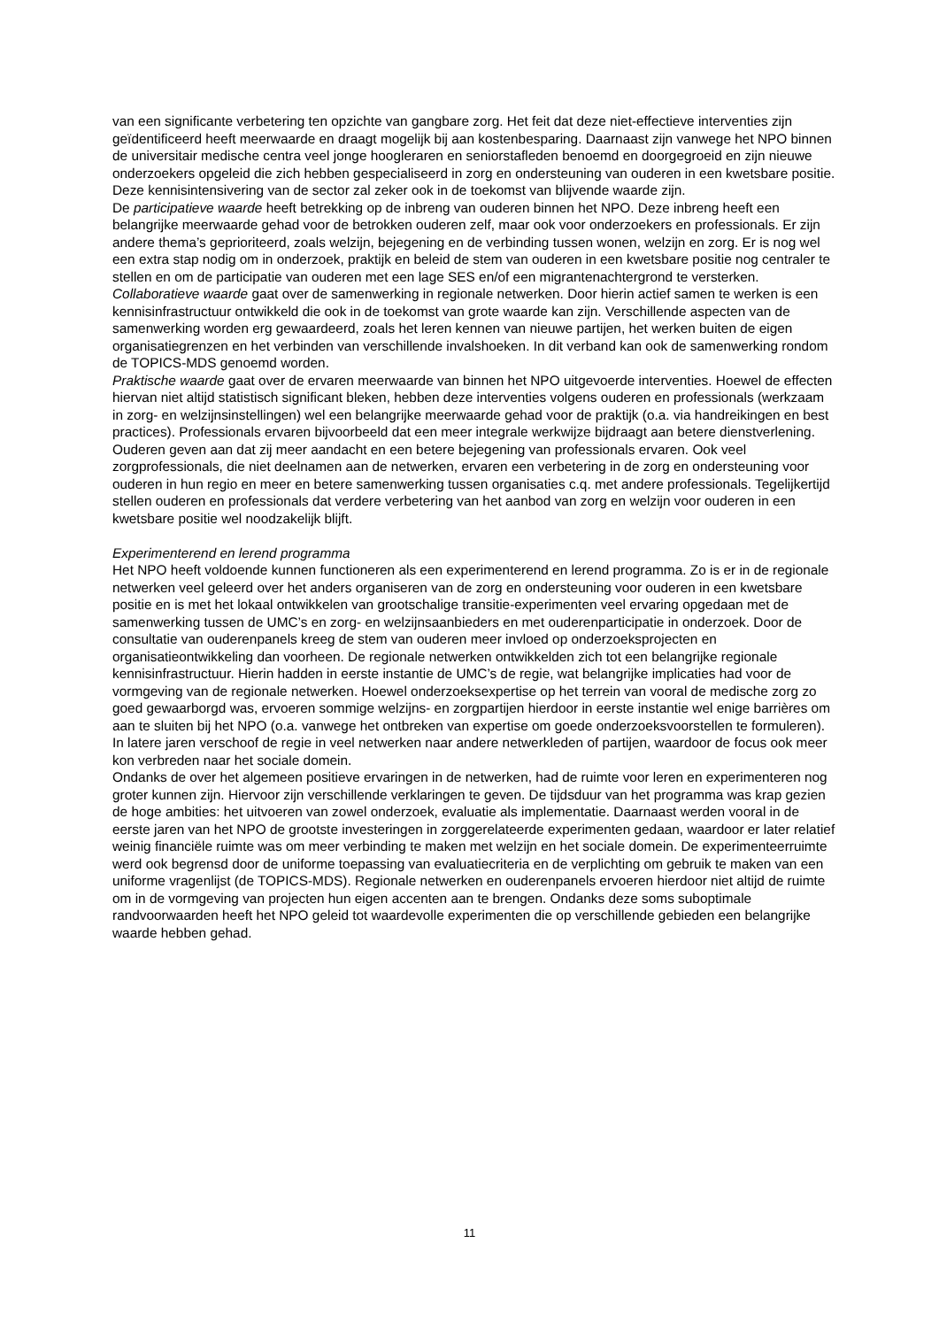van een significante verbetering ten opzichte van gangbare zorg. Het feit dat deze niet-effectieve interventies zijn geïdentificeerd heeft meerwaarde en draagt mogelijk bij aan kostenbesparing. Daarnaast zijn vanwege het NPO binnen de universitair medische centra veel jonge hoogleraren en seniorstafleden benoemd en doorgegroeid en zijn nieuwe onderzoekers opgeleid die zich hebben gespecialiseerd in zorg en ondersteuning van ouderen in een kwetsbare positie. Deze kennisintensivering van de sector zal zeker ook in de toekomst van blijvende waarde zijn.
De participatieve waarde heeft betrekking op de inbreng van ouderen binnen het NPO. Deze inbreng heeft een belangrijke meerwaarde gehad voor de betrokken ouderen zelf, maar ook voor onderzoekers en professionals. Er zijn andere thema’s geprioriteerd, zoals welzijn, bejegening en de verbinding tussen wonen, welzijn en zorg. Er is nog wel een extra stap nodig om in onderzoek, praktijk en beleid de stem van ouderen in een kwetsbare positie nog centraler te stellen en om de participatie van ouderen met een lage SES en/of een migrantenachtergrond te versterken.
Collaboratieve waarde gaat over de samenwerking in regionale netwerken. Door hierin actief samen te werken is een kennisinfrastructuur ontwikkeld die ook in de toekomst van grote waarde kan zijn. Verschillende aspecten van de samenwerking worden erg gewaardeerd, zoals het leren kennen van nieuwe partijen, het werken buiten de eigen organisatiegrenzen en het verbinden van verschillende invalshoeken. In dit verband kan ook de samenwerking rondom de TOPICS-MDS genoemd worden.
Praktische waarde gaat over de ervaren meerwaarde van binnen het NPO uitgevoerde interventies. Hoewel de effecten hiervan niet altijd statistisch significant bleken, hebben deze interventies volgens ouderen en professionals (werkzaam in zorg- en welzijnsinstellingen) wel een belangrijke meerwaarde gehad voor de praktijk (o.a. via handreikingen en best practices). Professionals ervaren bijvoorbeeld dat een meer integrale werkwijze bijdraagt aan betere dienstverlening. Ouderen geven aan dat zij meer aandacht en een betere bejegening van professionals ervaren. Ook veel zorgprofessionals, die niet deelnamen aan de netwerken, ervaren een verbetering in de zorg en ondersteuning voor ouderen in hun regio en meer en betere samenwerking tussen organisaties c.q. met andere professionals. Tegelijkertijd stellen ouderen en professionals dat verdere verbetering van het aanbod van zorg en welzijn voor ouderen in een kwetsbare positie wel noodzakelijk blijft.
Experimenterend en lerend programma
Het NPO heeft voldoende kunnen functioneren als een experimenterend en lerend programma. Zo is er in de regionale netwerken veel geleerd over het anders organiseren van de zorg en ondersteuning voor ouderen in een kwetsbare positie en is met het lokaal ontwikkelen van grootschalige transitie-experimenten veel ervaring opgedaan met de samenwerking tussen de UMC’s en zorg- en welzijnsaanbieders en met ouderenparticipatie in onderzoek. Door de consultatie van ouderenpanels kreeg de stem van ouderen meer invloed op onderzoeksprojecten en organisatieontwikkeling dan voorheen. De regionale netwerken ontwikkelden zich tot een belangrijke regionale kennisinfrastructuur. Hierin hadden in eerste instantie de UMC’s de regie, wat belangrijke implicaties had voor de vormgeving van de regionale netwerken. Hoewel onderzoeksexpertise op het terrein van vooral de medische zorg zo goed gewaarborgd was, ervoeren sommige welzijns- en zorgpartijen hierdoor in eerste instantie wel enige barrières om aan te sluiten bij het NPO (o.a. vanwege het ontbreken van expertise om goede onderzoeksvoorstellen te formuleren). In latere jaren verschoof de regie in veel netwerken naar andere netwerkleden of partijen, waardoor de focus ook meer kon verbreden naar het sociale domein.
Ondanks de over het algemeen positieve ervaringen in de netwerken, had de ruimte voor leren en experimenteren nog groter kunnen zijn. Hiervoor zijn verschillende verklaringen te geven. De tijdsduur van het programma was krap gezien de hoge ambities: het uitvoeren van zowel onderzoek, evaluatie als implementatie. Daarnaast werden vooral in de eerste jaren van het NPO de grootste investeringen in zorggerelateerde experimenten gedaan, waardoor er later relatief weinig financiële ruimte was om meer verbinding te maken met welzijn en het sociale domein. De experimenteerruimte werd ook begrensd door de uniforme toepassing van evaluatiecriteria en de verplichting om gebruik te maken van een uniforme vragenlijst (de TOPICS-MDS). Regionale netwerken en ouderenpanels ervoeren hierdoor niet altijd de ruimte om in de vormgeving van projecten hun eigen accenten aan te brengen. Ondanks deze soms suboptimale randvoorwaarden heeft het NPO geleid tot waardevolle experimenten die op verschillende gebieden een belangrijke waarde hebben gehad.
11